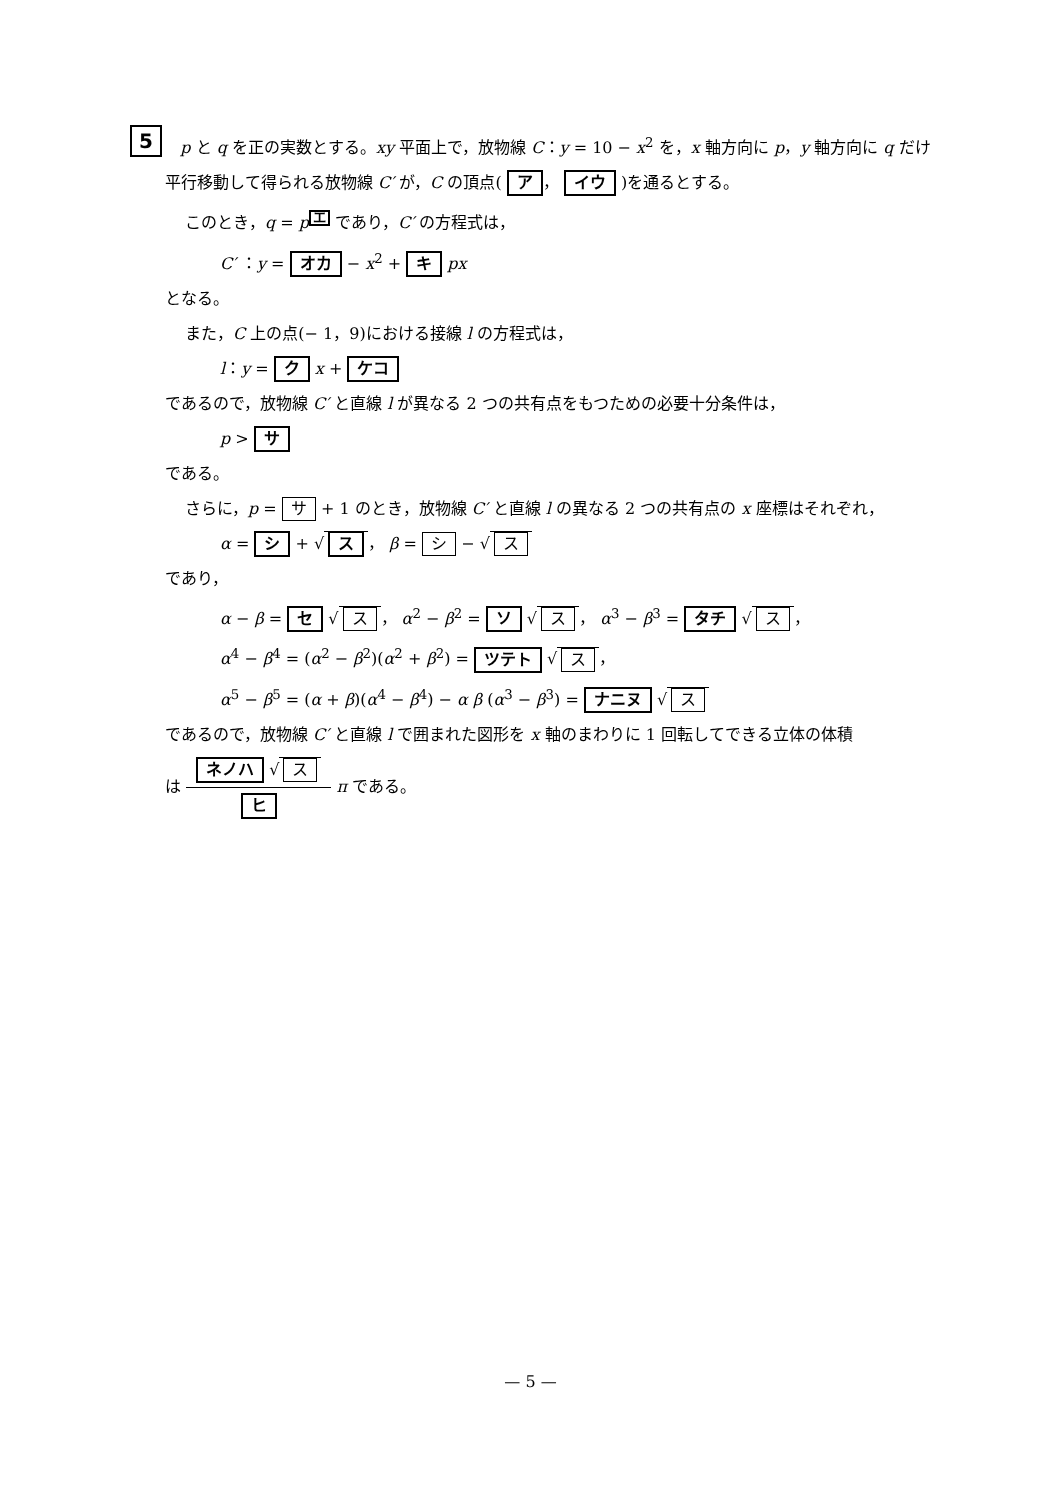5
p と q を正の実数とする。xy 平面上で，放物線 C：y = 10 − x<sup>2</sup> を，x 軸方向に p，y 軸方向に q だけ平行移動して得られる放物線 C′ が，C の頂点( ア ， イウ )を通るとする。
このとき，q = p<sup>エ</sup> であり，C′ の方程式は，
C′ ：y = オカ − x<sup>2</sup> + キ px
となる。
また，C 上の点(− 1，9)における接線 l の方程式は，
l：y = ク x + ケコ
であるので，放物線 C′ と直線 l が異なる 2 つの共有点をもつための必要十分条件は，
p > サ
である。
さらに，p = サ + 1 のとき，放物線 C′ と直線 l の異なる 2 つの共有点の x 座標はそれぞれ，
α = シ + √ ス ， β = シ − √ ス
であり，
α − β = セ √ ス ， α<sup>2</sup> − β<sup>2</sup> = ソ √ ス ， α<sup>3</sup> − β<sup>3</sup> = タチ √ ス ，
α<sup>4</sup> − β<sup>4</sup> = (α<sup>2</sup> − β<sup>2</sup>)(α<sup>2</sup> + β<sup>2</sup>) = ツテト √ ス ，
α<sup>5</sup> − β<sup>5</sup> = (α + β)(α<sup>4</sup> − β<sup>4</sup>) − α β (α<sup>3</sup> − β<sup>3</sup>) = ナニヌ √ ス
であるので，放物線 C′ と直線 l で囲まれた図形を x 軸のまわりに 1 回転してできる立体の体積
は ネノハ √ ス ヒ π である。
— 5 —